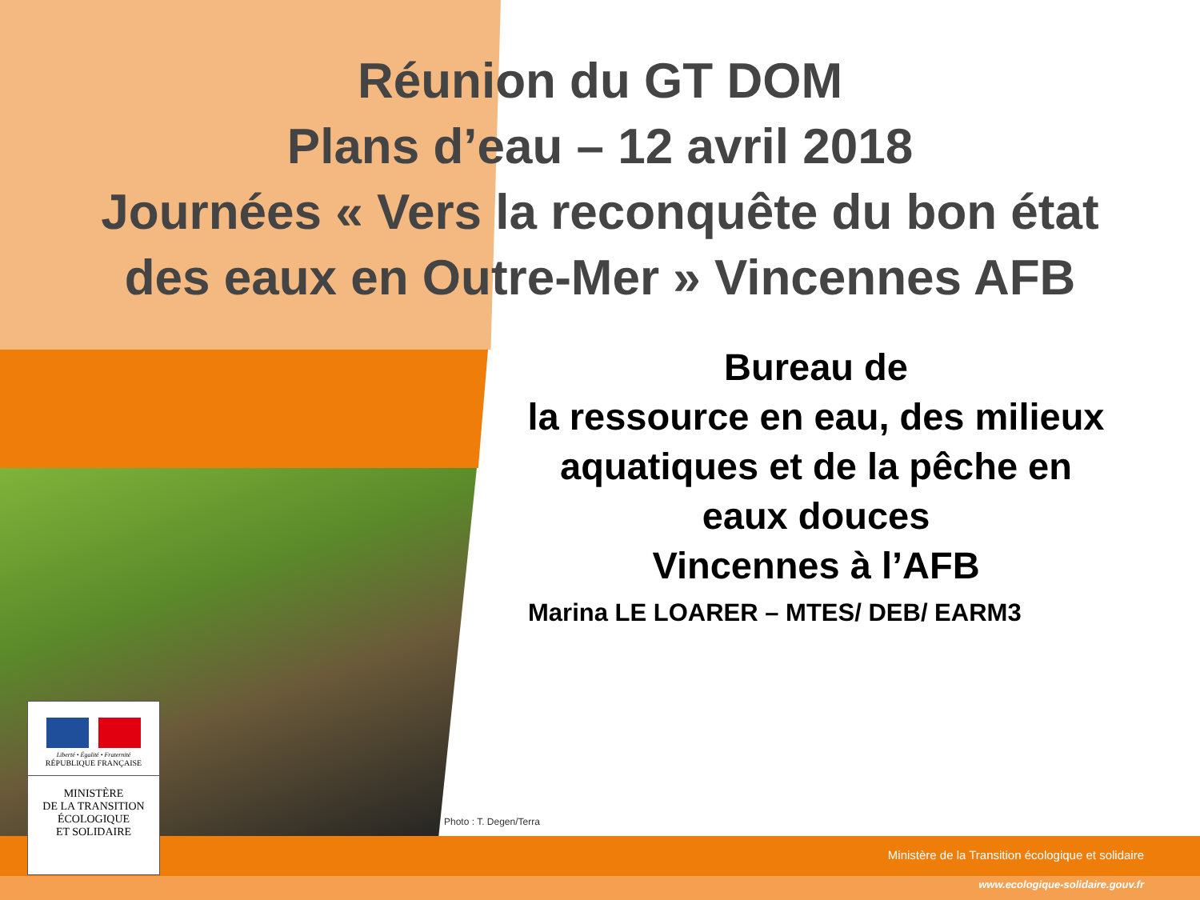Réunion du GT DOM
Plans d’eau – 12 avril 2018
Journées « Vers la reconquête du bon état
des eaux en Outre-Mer » Vincennes AFB
Bureau de
la ressource en eau, des milieux aquatiques et de la pêche en eaux douces
Vincennes à l’AFB
Marina LE LOARER – MTES/ DEB/ EARM3
Liberté • Égalité • Fraternité
RÉPUBLIQUE FRANÇAISE
MINISTÈRE
DE LA TRANSITION
ÉCOLOGIQUE
ET SOLIDAIRE
Photo : T. Degen/Terra
Ministère de la Transition écologique et solidaire
www.ecologique-solidaire.gouv.fr